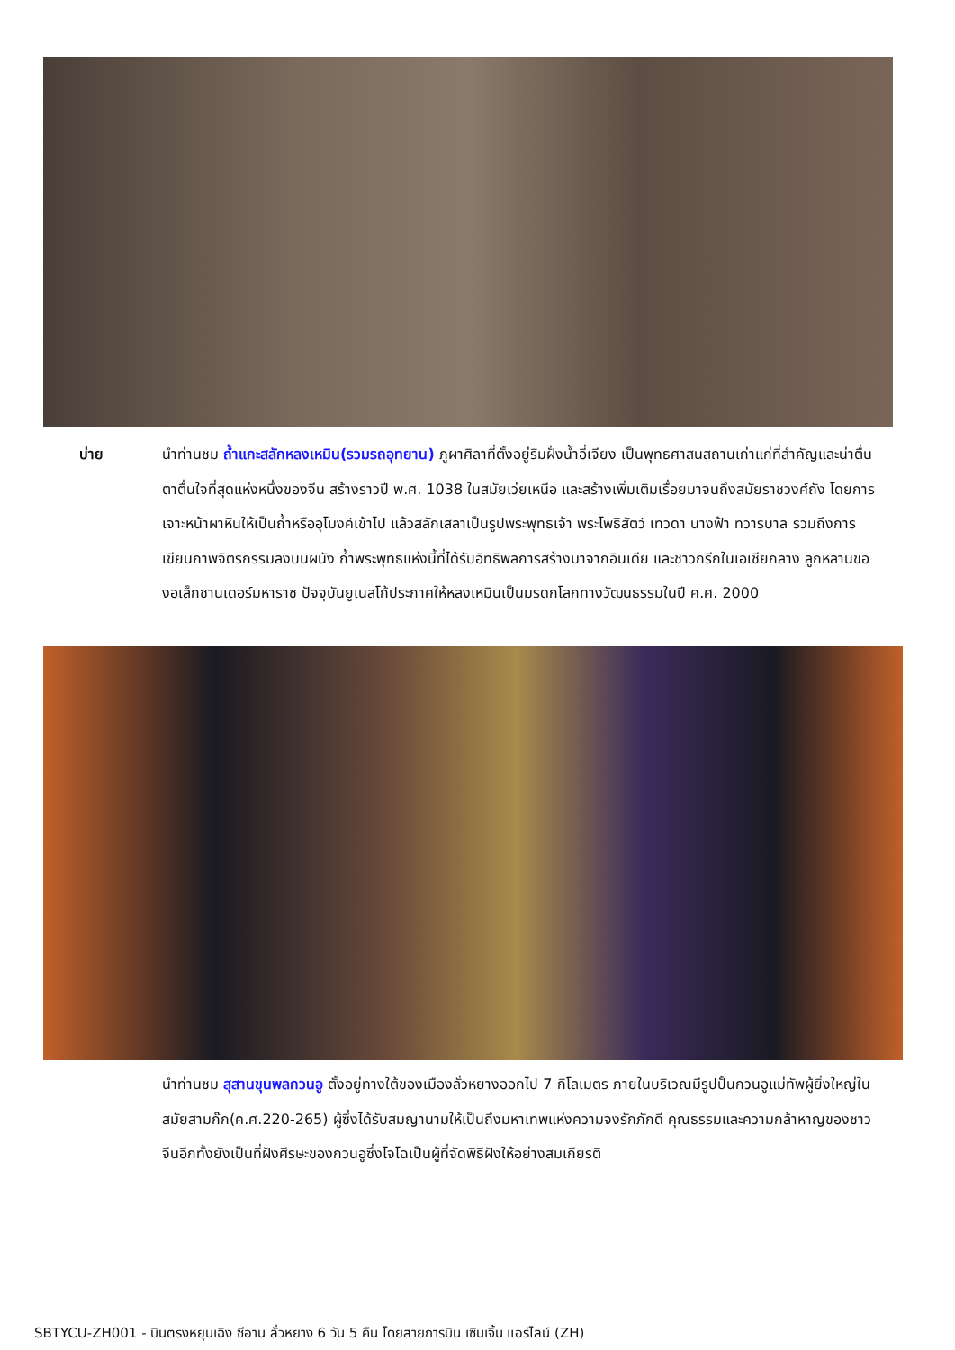บ่าย
นำท่านชม ถ้ำแกะสลักหลงเหมิน(รวมรถอุทยาน) ภูผาศิลาที่ตั้งอยู่ริมฝั่งน้ำอี่เจียง เป็นพุทธศาสนสถานเก่าแก่ที่สำคัญและน่าตื่นตาตื่นใจที่สุดแห่งหนึ่งของจีน สร้างราวปี พ.ศ. 1038 ในสมัยเว่ยเหนือ และสร้างเพิ่มเติมเรื่อยมาจนถึงสมัยราชวงศ์ถัง โดยการเจาะหน้าผาหินให้เป็นถ้ำหรืออุโมงค์เข้าไป แล้วสลักเสลาเป็นรูปพระพุทธเจ้า พระโพธิสัตว์ เทวดา นางฟ้า ทวารบาล รวมถึงการเขียนภาพจิตรกรรมลงบนผนัง ถ้ำพระพุทธแห่งนี้ที่ได้รับอิทธิพลการสร้างมาจากอินเดีย และชาวกรีกในเอเชียกลาง ลูกหลานของอเล็กซานเดอร์มหาราช ปัจจุบันยูเนสโก้ประกาศให้หลงเหมินเป็นมรดกโลกทางวัฒนธรรมในปี ค.ศ. 2000
นำท่านชม สุสานขุนพลกวนอู ตั้งอยู่ทางใต้ของเมืองลั่วหยางออกไป 7 กิโลเมตร ภายในบริเวณมีรูปปั้นกวนอูแม่ทัพผู้ยิ่งใหญ่ในสมัยสามก๊ก(ค.ศ.220-265) ผู้ซึ่งได้รับสมญานามให้เป็นถึงมหาเทพแห่งความจงรักภักดี คุณธรรมและความกล้าหาญของชาวจีนอีกทั้งยังเป็นที่ฝังศีรษะของกวนอูซึ่งโจโฉเป็นผู้ที่จัดพิธีฝังให้อย่างสมเกียรติ
SBTYCU-ZH001 - บินตรงหยุนเฉิง ซีอาน ลั่วหยาง 6 วัน 5 คืน โดยสายการบิน เซินเจิ้น แอร์ไลน์ (ZH)